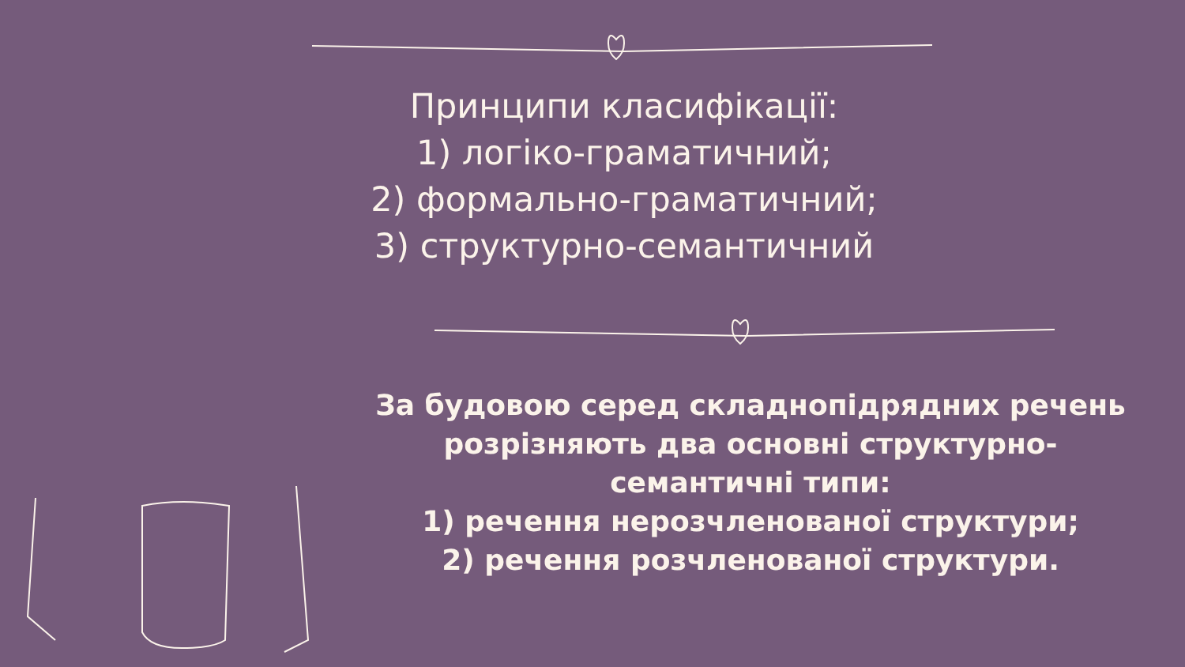Принципи класифікації:
1) логіко-граматичний;
2) формально-граматичний;
3) структурно-семантичний
За будовою серед складнопідрядних речень розрізняють два основні структурно-семантичні типи:
1) речення нерозчленованої структури;
2) речення розчленованої структури.